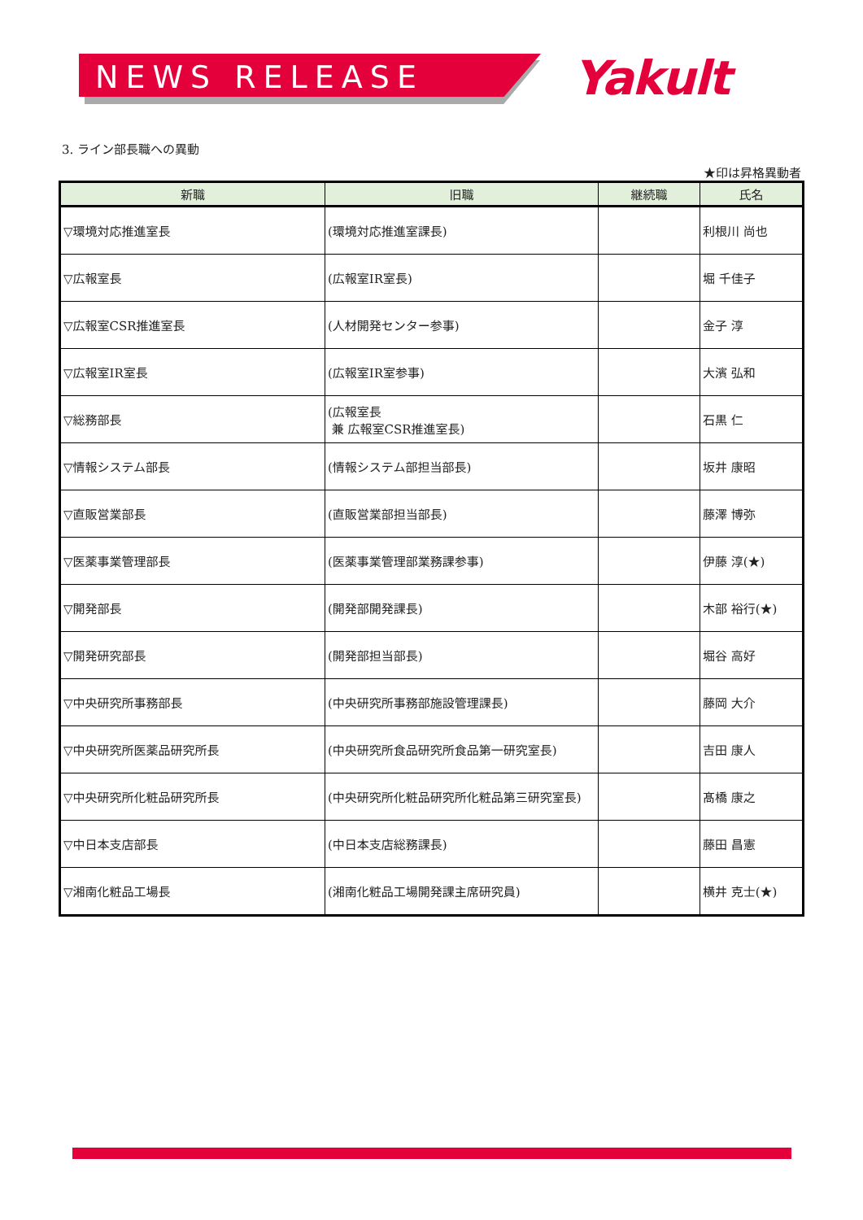NEWS RELEASE Yakult
3. ライン部長職への異動
★印は昇格異動者
| 新職 | 旧職 | 継続職 | 氏名 |
| --- | --- | --- | --- |
| ▽環境対応推進室長 | (環境対応推進室課長) | | 利根川 尚也 |
| ▽広報室長 | (広報室IR室長) | | 堀 千佳子 |
| ▽広報室CSR推進室長 | (人材開発センター参事) | | 金子 淳 |
| ▽広報室IR室長 | (広報室IR室参事) | | 大濱 弘和 |
| ▽総務部長 | (広報室長 兼 広報室CSR推進室長) | | 石黒 仁 |
| ▽情報システム部長 | (情報システム部担当部長) | | 坂井 康昭 |
| ▽直販営業部長 | (直販営業部担当部長) | | 藤澤 博弥 |
| ▽医薬事業管理部長 | (医薬事業管理部業務課参事) | | 伊藤 淳(★) |
| ▽開発部長 | (開発部開発課長) | | 木部 裕行(★) |
| ▽開発研究部長 | (開発部担当部長) | | 堀谷 高好 |
| ▽中央研究所事務部長 | (中央研究所事務部施設管理課長) | | 藤岡 大介 |
| ▽中央研究所医薬品研究所長 | (中央研究所食品研究所食品第一研究室長) | | 吉田 康人 |
| ▽中央研究所化粧品研究所長 | (中央研究所化粧品研究所化粧品第三研究室長) | | 髙橋 康之 |
| ▽中日本支店部長 | (中日本支店総務課長) | | 藤田 昌憲 |
| ▽湘南化粧品工場長 | (湘南化粧品工場開発課主席研究員) | | 横井 克士(★) |